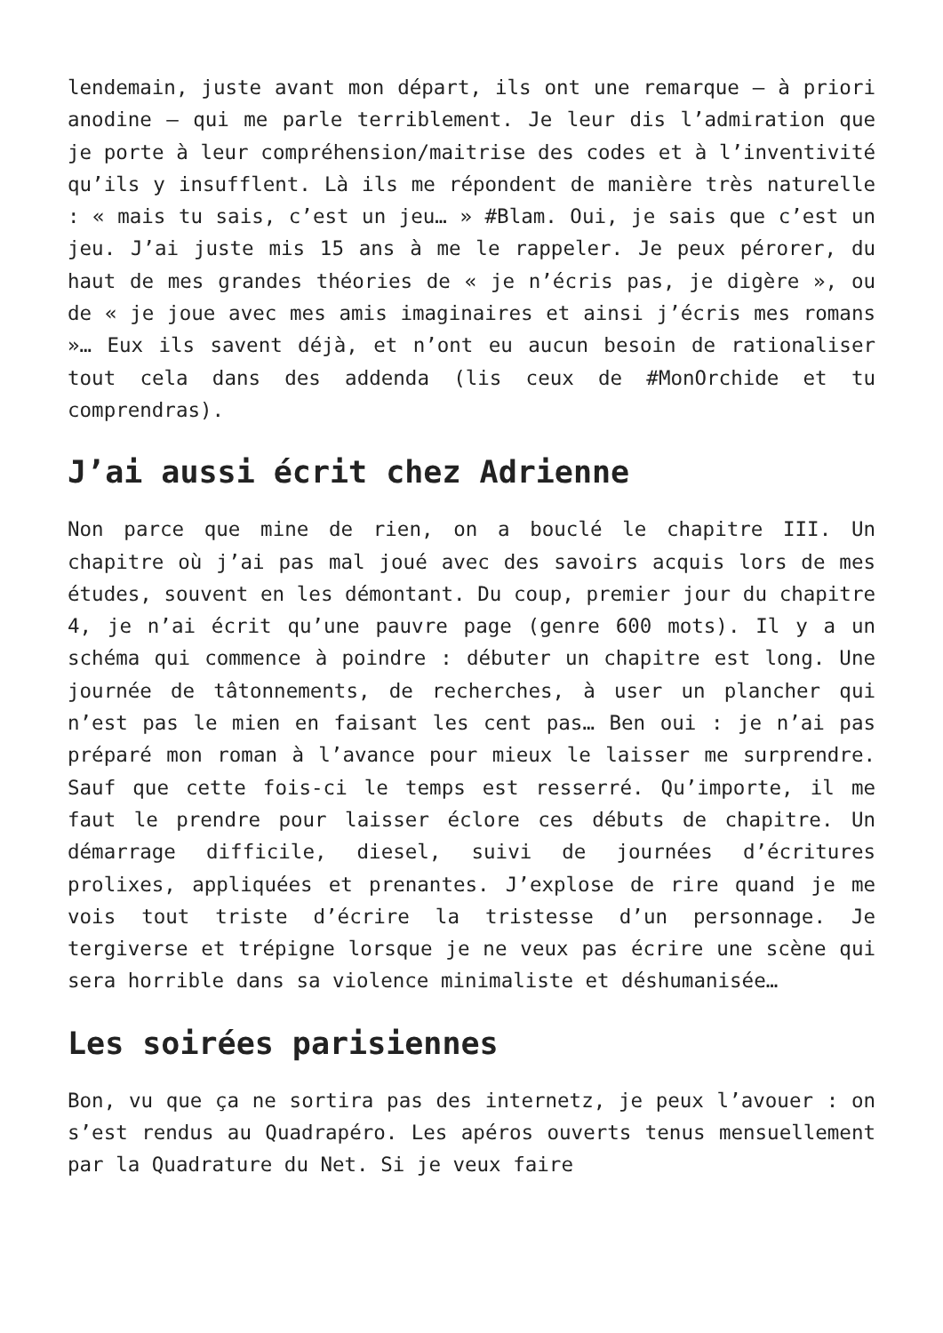lendemain, juste avant mon départ, ils ont une remarque – à priori anodine – qui me parle terriblement. Je leur dis l’admiration que je porte à leur compréhension/maitrise des codes et à l’inventivité qu’ils y insufflent. Là ils me répondent de manière très naturelle : « mais tu sais, c’est un jeu… » #Blam. Oui, je sais que c’est un jeu. J’ai juste mis 15 ans à me le rappeler. Je peux pérorer, du haut de mes grandes théories de « je n’écris pas, je digère », ou de « je joue avec mes amis imaginaires et ainsi j’écris mes romans »… Eux ils savent déjà, et n’ont eu aucun besoin de rationaliser tout cela dans des addenda (lis ceux de #MonOrchide et tu comprendras).
J’ai aussi écrit chez Adrienne
Non parce que mine de rien, on a bouclé le chapitre III. Un chapitre où j’ai pas mal joué avec des savoirs acquis lors de mes études, souvent en les démontant. Du coup, premier jour du chapitre 4, je n’ai écrit qu’une pauvre page (genre 600 mots). Il y a un schéma qui commence à poindre : débuter un chapitre est long. Une journée de tâtonnements, de recherches, à user un plancher qui n’est pas le mien en faisant les cent pas… Ben oui : je n’ai pas préparé mon roman à l’avance pour mieux le laisser me surprendre. Sauf que cette fois-ci le temps est resserré. Qu’importe, il me faut le prendre pour laisser éclore ces débuts de chapitre. Un démarrage difficile, diesel, suivi de journées d’écritures prolixes, appliquées et prenantes. J’explose de rire quand je me vois tout triste d’écrire la tristesse d’un personnage. Je tergiverse et trépigne lorsque je ne veux pas écrire une scène qui sera horrible dans sa violence minimaliste et déshumanisée…
Les soirées parisiennes
Bon, vu que ça ne sortira pas des internetz, je peux l’avouer : on s’est rendus au Quadrapéro. Les apéros ouverts tenus mensuellement par la Quadrature du Net. Si je veux faire